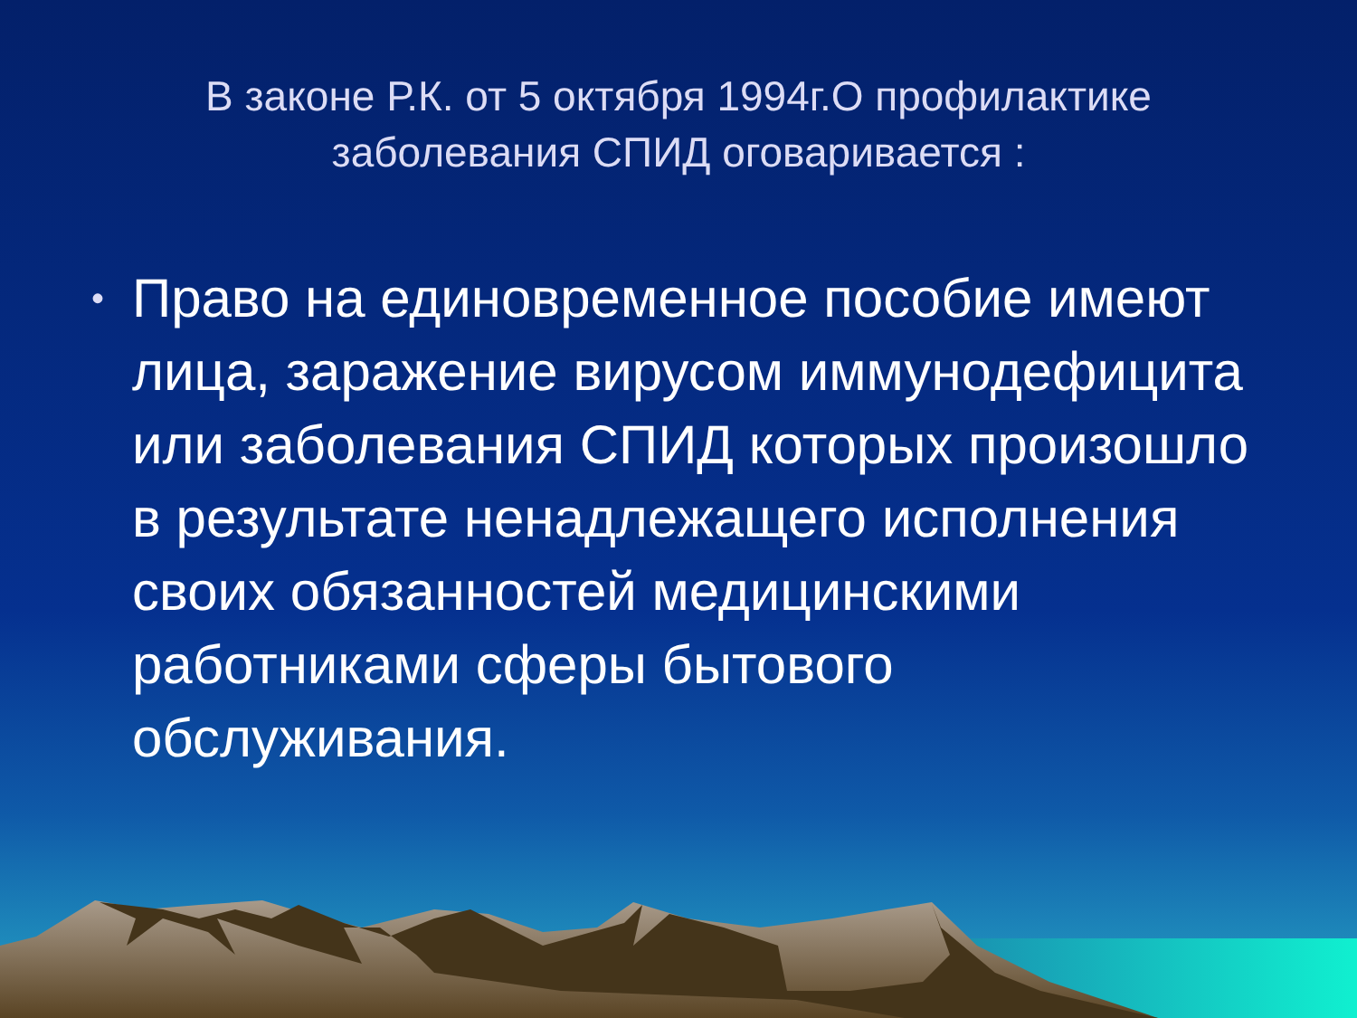В законе Р.К. от 5 октября 1994г.О профилактике заболевания СПИД оговаривается :
• Право на единовременное пособие имеют лица, заражение вирусом иммунодефицита или заболевания СПИД которых произошло в результате ненадлежащего исполнения своих обязанностей медицинскими работниками сферы бытового обслуживания.